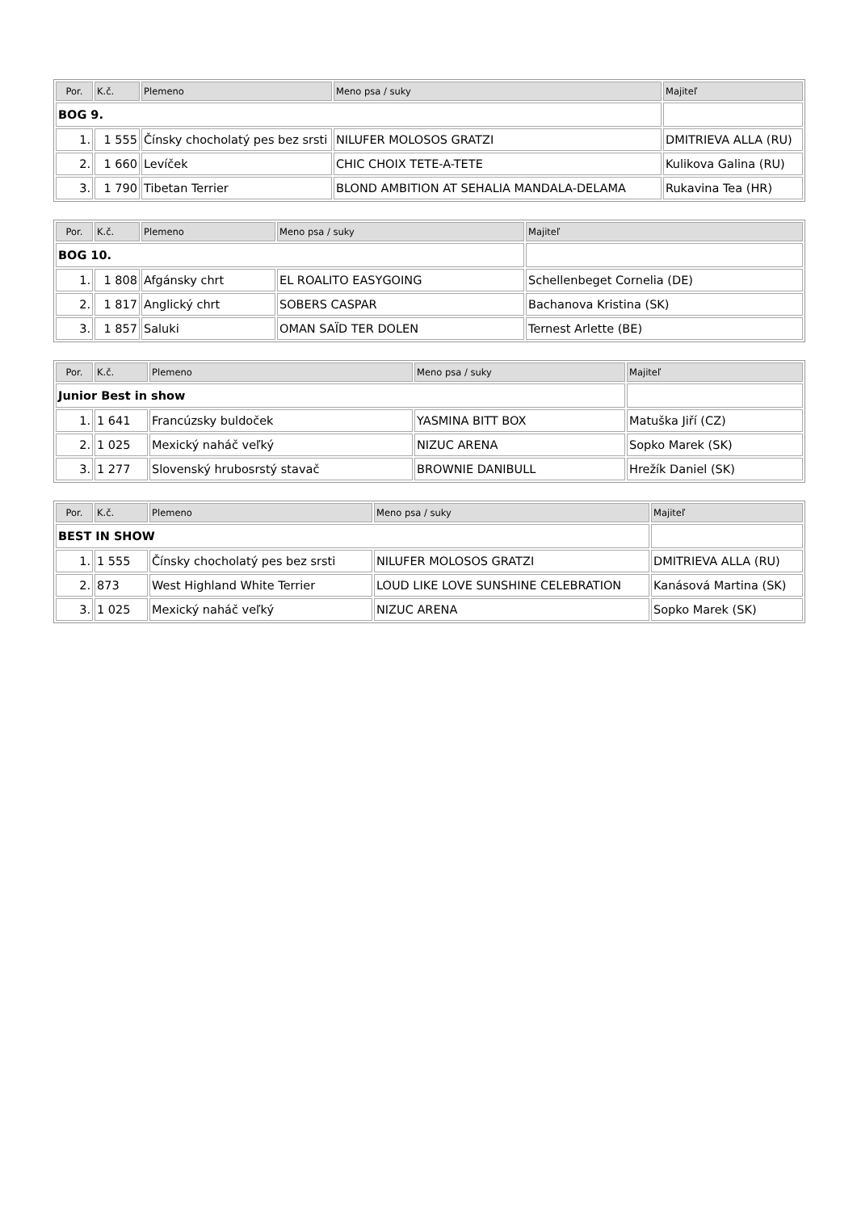| Por. | K.č. | Plemeno | Meno psa / suky | Majiteľ |
| --- | --- | --- | --- | --- |
| BOG 9. | | | | |
| 1. | 1 555 | Čínsky chocholatý pes bez srsti | NILUFER MOLOSOS GRATZI | DMITRIEVA ALLA (RU) |
| 2. | 1 660 | Levíček | CHIC CHOIX TETE-A-TETE | Kulikova Galina (RU) |
| 3. | 1 790 | Tibetan Terrier | BLOND AMBITION AT SEHALIA MANDALA-DELAMA | Rukavina Tea (HR) |
| Por. | K.č. | Plemeno | Meno psa / suky | Majiteľ |
| --- | --- | --- | --- | --- |
| BOG 10. | | | | |
| 1. | 1 808 | Afgánsky chrt | EL ROALITO EASYGOING | Schellenbeget Cornelia (DE) |
| 2. | 1 817 | Anglický chrt | SOBERS CASPAR | Bachanova Kristina (SK) |
| 3. | 1 857 | Saluki | OMAN SAÏD TER DOLEN | Ternest Arlette (BE) |
| Por. | K.č. | Plemeno | Meno psa / suky | Majiteľ |
| --- | --- | --- | --- | --- |
| Junior Best in show | | | | |
| 1. | 1 641 | Francúzsky buldoček | YASMINA BITT BOX | Matuška Jiří (CZ) |
| 2. | 1 025 | Mexický naháč veľký | NIZUC ARENA | Sopko Marek (SK) |
| 3. | 1 277 | Slovenský hrubosrstý stavač | BROWNIE DANIBULL | Hrežík Daniel (SK) |
| Por. | K.č. | Plemeno | Meno psa / suky | Majiteľ |
| --- | --- | --- | --- | --- |
| BEST IN SHOW | | | | |
| 1. | 1 555 | Čínsky chocholatý pes bez srsti | NILUFER MOLOSOS GRATZI | DMITRIEVA ALLA (RU) |
| 2. | 873 | West Highland White Terrier | LOUD LIKE LOVE SUNSHINE CELEBRATION | Kanásová Martina (SK) |
| 3. | 1 025 | Mexický naháč veľký | NIZUC ARENA | Sopko Marek (SK) |